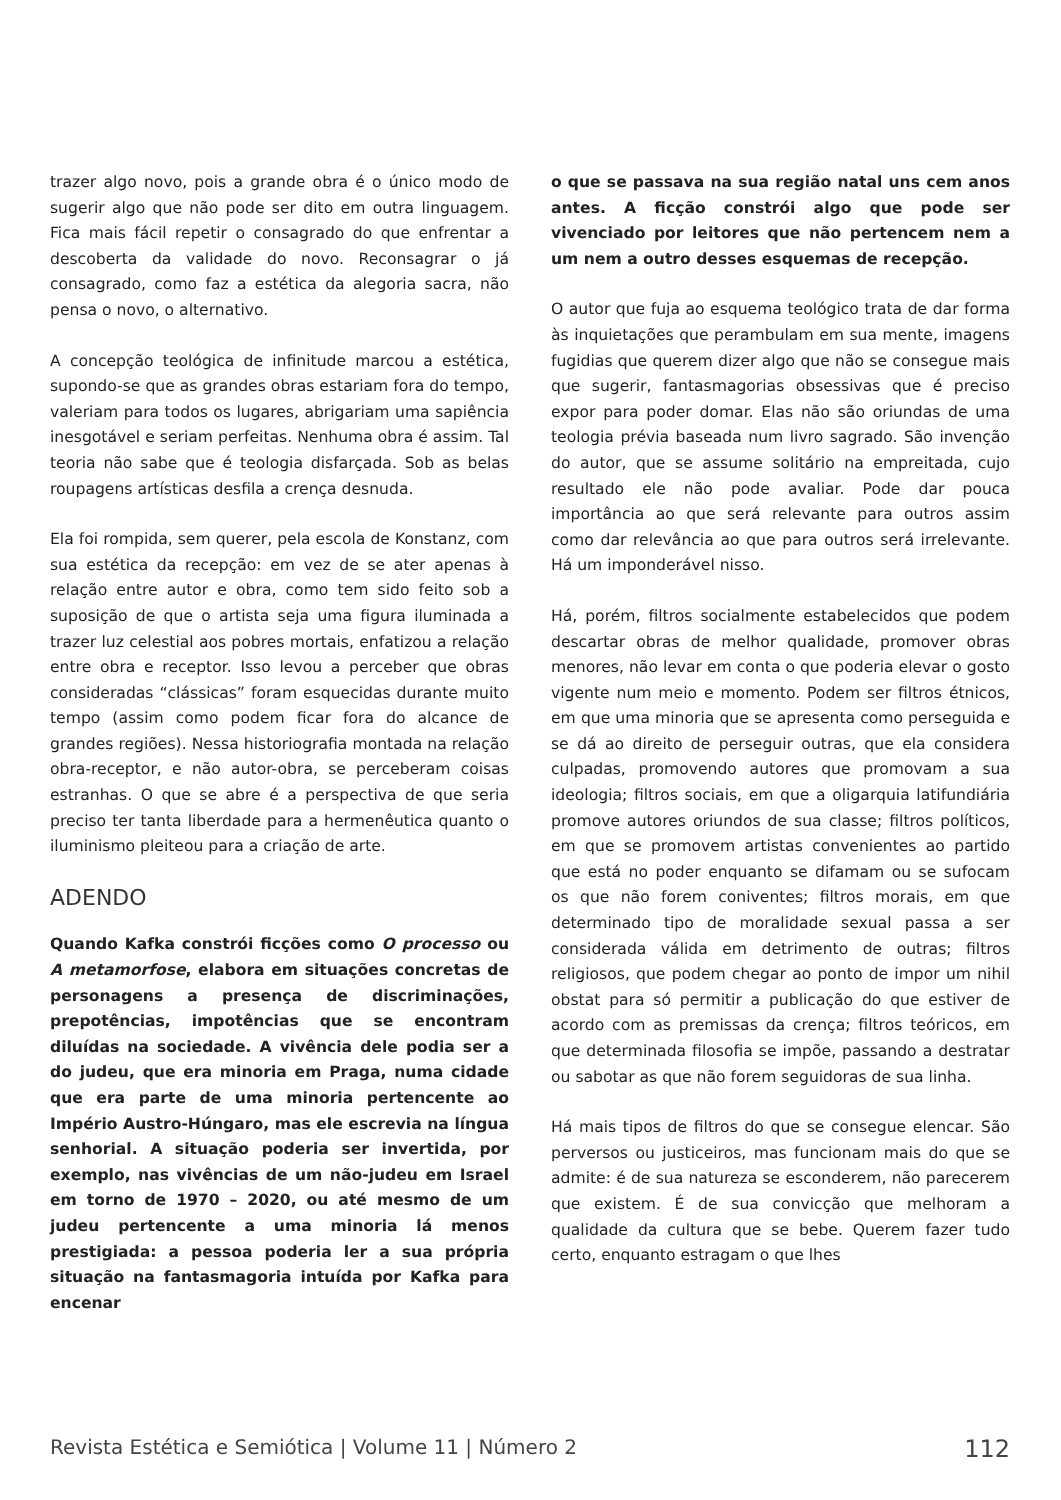trazer algo novo, pois a grande obra é o único modo de sugerir algo que não pode ser dito em outra linguagem. Fica mais fácil repetir o consagrado do que enfrentar a descoberta da validade do novo. Reconsagrar o já consagrado, como faz a estética da alegoria sacra, não pensa o novo, o alternativo.
A concepção teológica de infinitude marcou a estética, supondo-se que as grandes obras estariam fora do tempo, valeriam para todos os lugares, abrigariam uma sapiência inesgotável e seriam perfeitas. Nenhuma obra é assim. Tal teoria não sabe que é teologia disfarçada. Sob as belas roupagens artísticas desfila a crença desnuda.
Ela foi rompida, sem querer, pela escola de Konstanz, com sua estética da recepção: em vez de se ater apenas à relação entre autor e obra, como tem sido feito sob a suposição de que o artista seja uma figura iluminada a trazer luz celestial aos pobres mortais, enfatizou a relação entre obra e receptor. Isso levou a perceber que obras consideradas “clássicas” foram esquecidas durante muito tempo (assim como podem ficar fora do alcance de grandes regiões). Nessa historiografia montada na relação obra-receptor, e não autor-obra, se perceberam coisas estranhas. O que se abre é a perspectiva de que seria preciso ter tanta liberdade para a hermenêutica quanto o iluminismo pleiteou para a criação de arte.
ADENDO
Quando Kafka constrói ficções como O processo ou A metamorfose, elabora em situações concretas de personagens a presença de discriminações, prepotências, impotências que se encontram diluídas na sociedade. A vivência dele podia ser a do judeu, que era minoria em Praga, numa cidade que era parte de uma minoria pertencente ao Império Austro-Húngaro, mas ele escrevia na língua senhorial. A situação poderia ser invertida, por exemplo, nas vivências de um não-judeu em Israel em torno de 1970 – 2020, ou até mesmo de um judeu pertencente a uma minoria lá menos prestigiada: a pessoa poderia ler a sua própria situação na fantasmagoria intuída por Kafka para encenar
o que se passava na sua região natal uns cem anos antes. A ficção constrói algo que pode ser vivenciado por leitores que não pertencem nem a um nem a outro desses esquemas de recepção.
O autor que fuja ao esquema teológico trata de dar forma às inquietações que perambulam em sua mente, imagens fugidias que querem dizer algo que não se consegue mais que sugerir, fantasmagorias obsessivas que é preciso expor para poder domar. Elas não são oriundas de uma teologia prévia baseada num livro sagrado. São invenção do autor, que se assume solitário na empreitada, cujo resultado ele não pode avaliar. Pode dar pouca importância ao que será relevante para outros assim como dar relevância ao que para outros será irrelevante. Há um imponderável nisso.
Há, porém, filtros socialmente estabelecidos que podem descartar obras de melhor qualidade, promover obras menores, não levar em conta o que poderia elevar o gosto vigente num meio e momento. Podem ser filtros étnicos, em que uma minoria que se apresenta como perseguida e se dá ao direito de perseguir outras, que ela considera culpadas, promovendo autores que promovam a sua ideologia; filtros sociais, em que a oligarquia latifundiária promove autores oriundos de sua classe; filtros políticos, em que se promovem artistas convenientes ao partido que está no poder enquanto se difamam ou se sufocam os que não forem coniventes; filtros morais, em que determinado tipo de moralidade sexual passa a ser considerada válida em detrimento de outras; filtros religiosos, que podem chegar ao ponto de impor um nihil obstat para só permitir a publicação do que estiver de acordo com as premissas da crença; filtros teóricos, em que determinada filosofia se impõe, passando a destratar ou sabotar as que não forem seguidoras de sua linha.
Há mais tipos de filtros do que se consegue elencar. São perversos ou justiceiros, mas funcionam mais do que se admite: é de sua natureza se esconderem, não parecerem que existem. É de sua convicção que melhoram a qualidade da cultura que se bebe. Querem fazer tudo certo, enquanto estragam o que lhes
Revista Estética e Semiótica | Volume 11 | Número 2 112